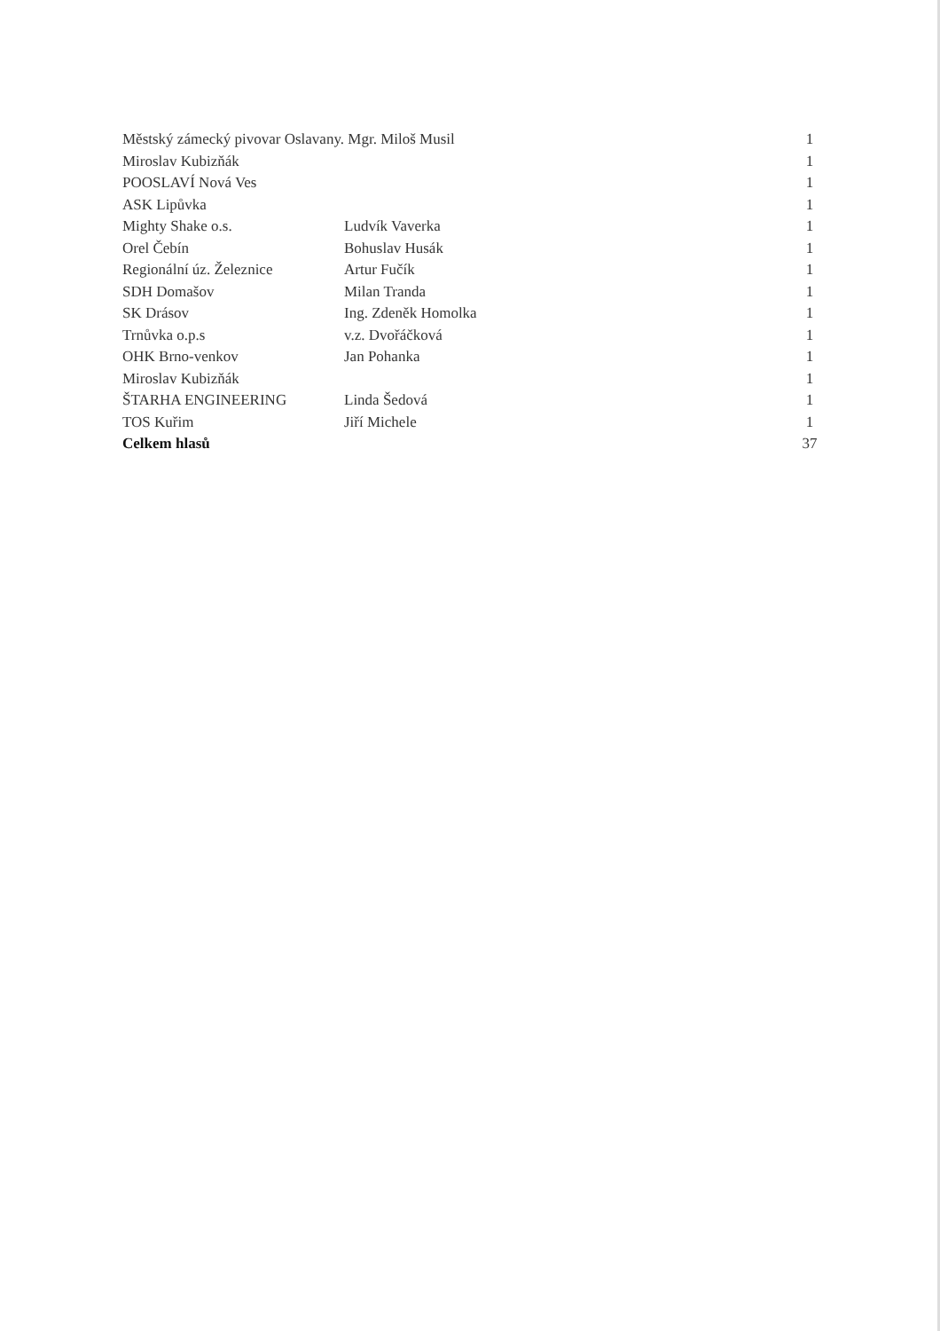| Městský zámecký pivovar Oslavany. Mgr. Miloš Musil | | 1 |
| Miroslav Kubizňák | | 1 |
| POOSLAVÍ Nová Ves | | 1 |
| ASK Lipůvka | | 1 |
| Mighty Shake o.s. | Ludvík Vaverka | 1 |
| Orel Čebín | Bohuslav Husák | 1 |
| Regionální úz. Železnice | Artur Fučík | 1 |
| SDH Domašov | Milan Tranda | 1 |
| SK Drásov | Ing. Zdeněk Homolka | 1 |
| Trnůvka o.p.s | v.z. Dvořáčková | 1 |
| OHK Brno-venkov | Jan Pohanka | 1 |
| Miroslav Kubizňák | | 1 |
| ŠTARHA ENGINEERING | Linda Šedová | 1 |
| TOS Kuřim | Jiří Michele | 1 |
| Celkem hlasů | | 37 |